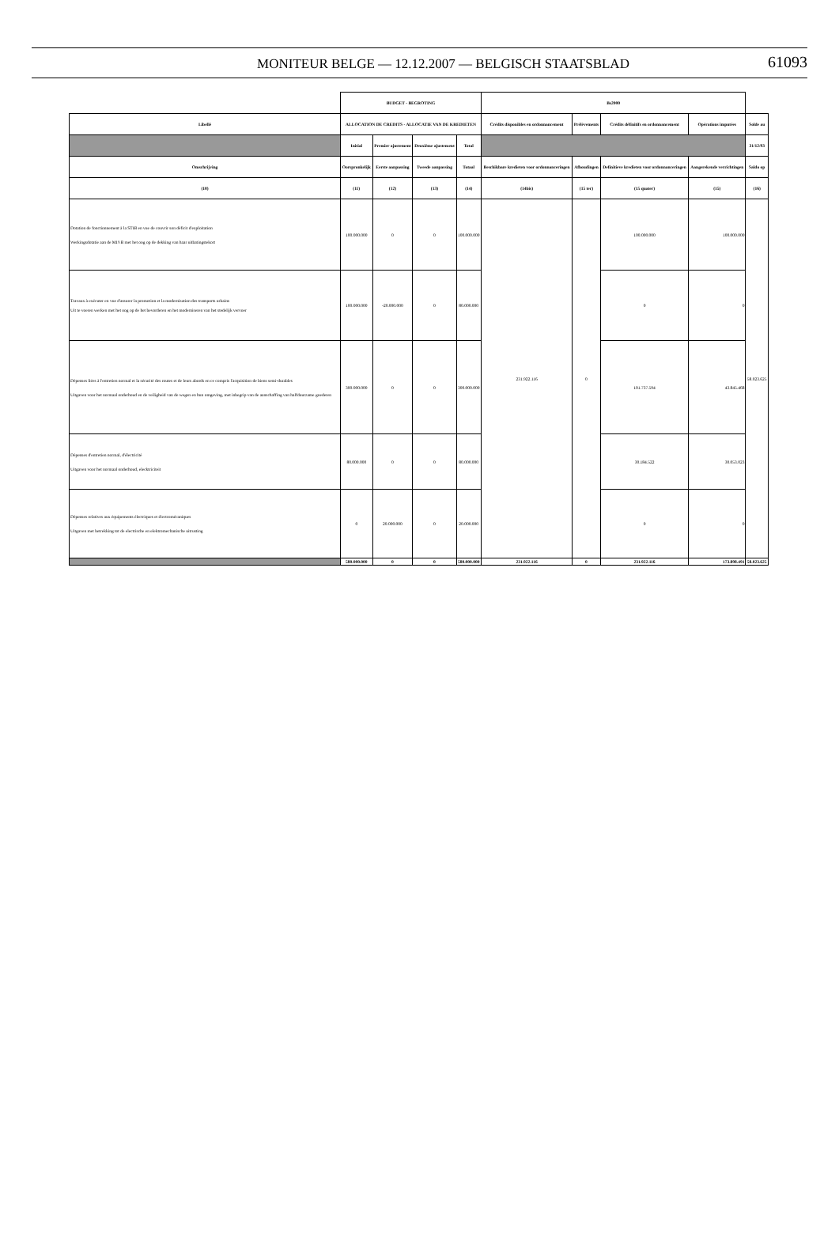MONITEUR BELGE — 12.12.2007 — BELGISCH STAATSBLAD
61093
| | BUDGET - BEGROTING | | | | Bs2000 | | | | |
| Libellé | ALLOCATION DE CREDITS - ALLOCATIE VAN DE KREDIETEN | | | | Crédits disponibles en ordonnancement | Prélèvements | Crédits définitifs en ordonnancement | Opérations imputées | Solde au |
| | Initial | Premier ajustement | Deuxième ajustement | Total | | | | | 31/12/93 |
| Omschrijving | Oorspronkelijk | Eerste aanpassing | Tweede aanpassing | Totaal | Beschikbare kredieten voor ordonnanceringen | Afboudingen | Definitieve kredieten voor ordonnanceringen | Aangerekende verrichtingen | Saldo op |
| (10) | (11) | (12) | (13) | (14) | (14bis) | (15 ter) | (15 quater) | (15) | (16) |
| Dotation de fonctionnement à la STIB en vue de couvrir son déficit d'exploitation Werkingsdotatie aan de MIVB met het oog op de dekking van haar uitbatingstekort | 100.000.000 | 0 | 0 | 100.000.000 | 231.922.116 | 0 | 100.000.000 | 100.000.000 | 58.023.625 |
| Travaux à exécuter en vue d'assurer la promotion et la modernisation des transports urbains Uit te voeren werken met het oog op de het bevorderen en het moderniseren van het stedelijk vervoer | 100.000.000 | -20.000.000 | 0 | 80.000.000 | | | 0 | 0 | |
| Dépenses liées à l'entretien normal et la sécurité des routes et de leurs abords en ce compris l'acquisition de biens semi-durables Uitgaven voor het normaal onderhoud en de veiligheid van de wegen en hun omgeving, met inbegrip van de aanschaffing van halfduurzame goederen | 300.000.000 | 0 | 0 | 300.000.000 | | | 101.737.594 | 43.845.468 | |
| Dépenses d'entretien normal, d'électricité Uitgaven voor het normaal onderhoud, elecktriciteit | 80.000.000 | 0 | 0 | 80.000.000 | | | 30.184.522 | 30.053.023 | |
| Dépenses relatives aux équipements électriques et électromécaniques Uitgaven met betrekking tot de electrische en elektromechanische uitrusting | 0 | 20.000.000 | 0 | 20.000.000 | | | 0 | 0 | |
| | 580.000.000 | 0 | 0 | 580.000.000 | 231.922.116 | 0 | 231.922.116 | 173.898.491 | 58.023.625 |